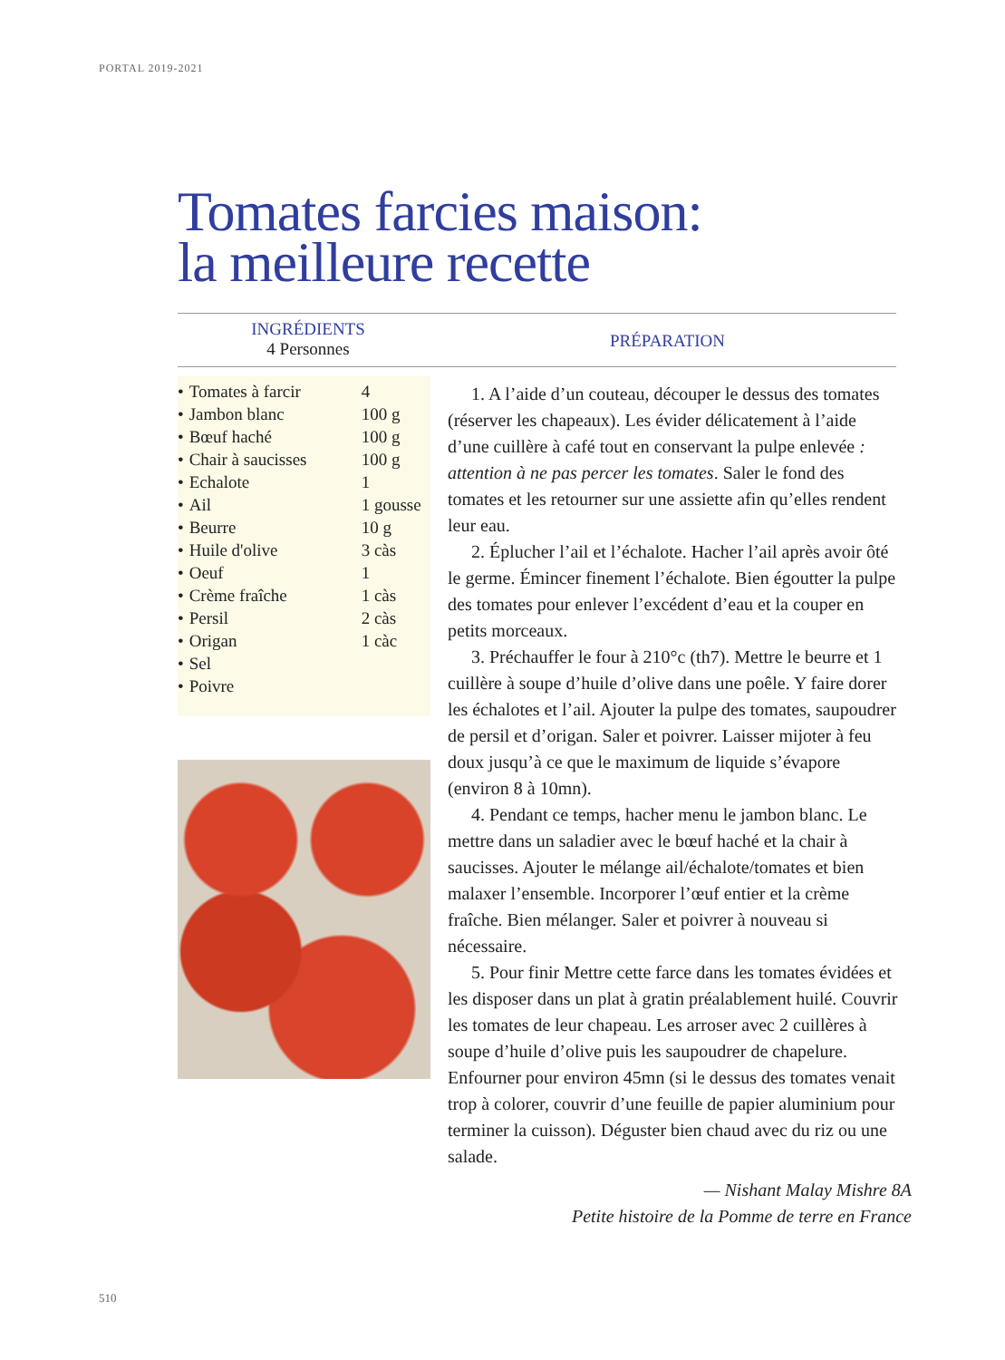PORTAL 2019-2021
Tomates farcies maison:
la meilleure recette
INGRÉDIENTS
4 Personnes
PRÉPARATION
| • | Tomates à farcir | 4 |
| • | Jambon blanc | 100 g |
| • | Bœuf haché | 100 g |
| • | Chair à saucisses | 100 g |
| • | Echalote | 1 |
| • | Ail | 1 gousse |
| • | Beurre | 10 g |
| • | Huile d'olive | 3 càs |
| • | Oeuf | 1 |
| • | Crème fraîche | 1 càs |
| • | Persil | 2 càs |
| • | Origan | 1 càc |
| • | Sel | |
| • | Poivre | |
1. A l’aide d’un couteau, découper le dessus des tomates (réserver les chapeaux). Les évider délicatement à l’aide d’une cuillère à café tout en conservant la pulpe enlevée : attention à ne pas percer les tomates. Saler le fond des tomates et les retourner sur une assiette afin qu’elles rendent leur eau.
2. Éplucher l’ail et l’échalote. Hacher l’ail après avoir ôté le germe. Émincer finement l’échalote. Bien égoutter la pulpe des tomates pour enlever l’excédent d’eau et la couper en petits morceaux.
3. Préchauffer le four à 210°c (th7). Mettre le beurre et 1 cuillère à soupe d’huile d’olive dans une poêle. Y faire dorer les échalotes et l’ail. Ajouter la pulpe des tomates, saupoudrer de persil et d’origan. Saler et poivrer. Laisser mijoter à feu doux jusqu’à ce que le maximum de liquide s’évapore (environ 8 à 10mn).
4. Pendant ce temps, hacher menu le jambon blanc. Le mettre dans un saladier avec le bœuf haché et la chair à saucisses. Ajouter le mélange ail/échalote/tomates et bien malaxer l’ensemble. Incorporer l’œuf entier et la crème fraîche. Bien mélanger. Saler et poivrer à nouveau si nécessaire.
5. Pour finir Mettre cette farce dans les tomates évidées et les disposer dans un plat à gratin préalablement huilé. Couvrir les tomates de leur chapeau. Les arroser avec 2 cuillères à soupe d’huile d’olive puis les saupoudrer de chapelure. Enfourner pour environ 45mn (si le dessus des tomates venait trop à colorer, couvrir d’une feuille de papier aluminium pour terminer la cuisson). Déguster bien chaud avec du riz ou une salade.
— Nishant Malay Mishre 8A
Petite histoire de la Pomme de terre en France
510